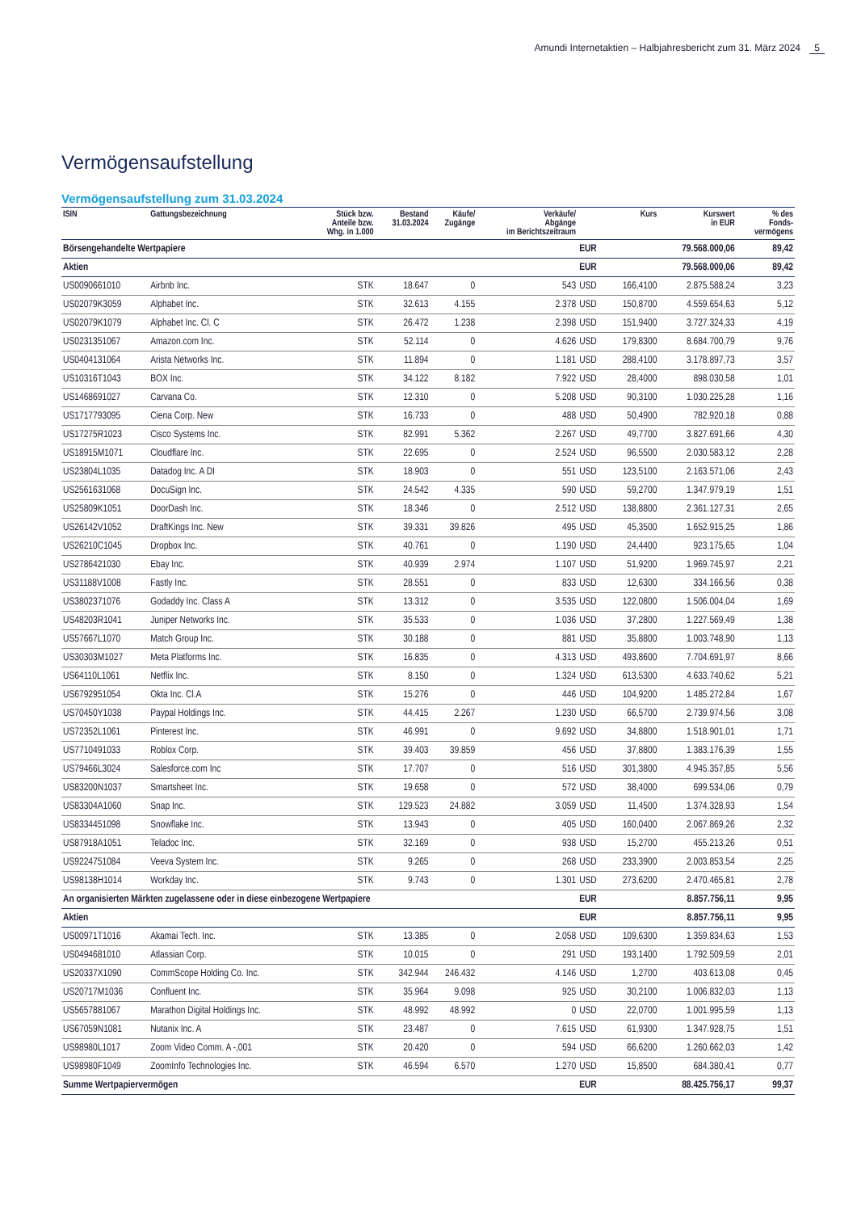Amundi Internetaktien – Halbjahresbericht zum 31. März 2024 5
Vermögensaufstellung
Vermögensaufstellung zum 31.03.2024
| ISIN | Gattungsbezeichnung | Stück bzw. Anteile bzw. Whg. in 1.000 | Bestand 31.03.2024 | Käufe/ Zugänge | Verkäufe/ Abgänge im Berichtszeitraum | | Kurs | Kurswert in EUR | % des Fonds- vermögens |
| --- | --- | --- | --- | --- | --- | --- | --- | --- | --- |
| Börsengehandelte Wertpapiere | | | | | | EUR | | 79.568.000,06 | 89,42 |
| Aktien | | | | | | EUR | | 79.568.000,06 | 89,42 |
| US0090661010 | Airbnb Inc. | STK | 18.647 | 0 | 543 | USD | 166,4100 | 2.875.588,24 | 3,23 |
| US02079K3059 | Alphabet Inc. | STK | 32.613 | 4.155 | 2.378 | USD | 150,8700 | 4.559.654,63 | 5,12 |
| US02079K1079 | Alphabet Inc. Cl. C | STK | 26.472 | 1.238 | 2.398 | USD | 151,9400 | 3.727.324,33 | 4,19 |
| US0231351067 | Amazon.com Inc. | STK | 52.114 | 0 | 4.626 | USD | 179,8300 | 8.684.700,79 | 9,76 |
| US0404131064 | Arista Networks Inc. | STK | 11.894 | 0 | 1.181 | USD | 288,4100 | 3.178.897,73 | 3,57 |
| US10316T1043 | BOX Inc. | STK | 34.122 | 8.182 | 7.922 | USD | 28,4000 | 898.030,58 | 1,01 |
| US1468691027 | Carvana Co. | STK | 12.310 | 0 | 5.208 | USD | 90,3100 | 1.030.225,28 | 1,16 |
| US1717793095 | Ciena Corp. New | STK | 16.733 | 0 | 488 | USD | 50,4900 | 782.920,18 | 0,88 |
| US17275R1023 | Cisco Systems Inc. | STK | 82.991 | 5.362 | 2.267 | USD | 49,7700 | 3.827.691,66 | 4,30 |
| US18915M1071 | Cloudflare Inc. | STK | 22.695 | 0 | 2.524 | USD | 96,5500 | 2.030.583,12 | 2,28 |
| US23804L1035 | Datadog Inc. A DI | STK | 18.903 | 0 | 551 | USD | 123,5100 | 2.163.571,06 | 2,43 |
| US2561631068 | DocuSign Inc. | STK | 24.542 | 4.335 | 590 | USD | 59,2700 | 1.347.979,19 | 1,51 |
| US25809K1051 | DoorDash Inc. | STK | 18.346 | 0 | 2.512 | USD | 138,8800 | 2.361.127,31 | 2,65 |
| US26142V1052 | DraftKings Inc. New | STK | 39.331 | 39.826 | 495 | USD | 45,3500 | 1.652.915,25 | 1,86 |
| US26210C1045 | Dropbox Inc. | STK | 40.761 | 0 | 1.190 | USD | 24,4400 | 923.175,65 | 1,04 |
| US2786421030 | Ebay Inc. | STK | 40.939 | 2.974 | 1.107 | USD | 51,9200 | 1.969.745,97 | 2,21 |
| US31188V1008 | Fastly Inc. | STK | 28.551 | 0 | 833 | USD | 12,6300 | 334.166,56 | 0,38 |
| US3802371076 | Godaddy Inc. Class A | STK | 13.312 | 0 | 3.535 | USD | 122,0800 | 1.506.004,04 | 1,69 |
| US48203R1041 | Juniper Networks Inc. | STK | 35.533 | 0 | 1.036 | USD | 37,2800 | 1.227.569,49 | 1,38 |
| US57667L1070 | Match Group Inc. | STK | 30.188 | 0 | 881 | USD | 35,8800 | 1.003.748,90 | 1,13 |
| US30303M1027 | Meta Platforms Inc. | STK | 16.835 | 0 | 4.313 | USD | 493,8600 | 7.704.691,97 | 8,66 |
| US64110L1061 | Netflix Inc. | STK | 8.150 | 0 | 1.324 | USD | 613,5300 | 4.633.740,62 | 5,21 |
| US6792951054 | Okta Inc. Cl.A | STK | 15.276 | 0 | 446 | USD | 104,9200 | 1.485.272,84 | 1,67 |
| US70450Y1038 | Paypal Holdings Inc. | STK | 44.415 | 2.267 | 1.230 | USD | 66,5700 | 2.739.974,56 | 3,08 |
| US72352L1061 | Pinterest Inc. | STK | 46.991 | 0 | 9.692 | USD | 34,8800 | 1.518.901,01 | 1,71 |
| US7710491033 | Roblox Corp. | STK | 39.403 | 39.859 | 456 | USD | 37,8800 | 1.383.176,39 | 1,55 |
| US79466L3024 | Salesforce.com Inc | STK | 17.707 | 0 | 516 | USD | 301,3800 | 4.945.357,85 | 5,56 |
| US83200N1037 | Smartsheet Inc. | STK | 19.658 | 0 | 572 | USD | 38,4000 | 699.534,06 | 0,79 |
| US83304A1060 | Snap Inc. | STK | 129.523 | 24.882 | 3.059 | USD | 11,4500 | 1.374.328,93 | 1,54 |
| US8334451098 | Snowflake Inc. | STK | 13.943 | 0 | 405 | USD | 160,0400 | 2.067.869,26 | 2,32 |
| US87918A1051 | Teladoc Inc. | STK | 32.169 | 0 | 938 | USD | 15,2700 | 455.213,26 | 0,51 |
| US9224751084 | Veeva System Inc. | STK | 9.265 | 0 | 268 | USD | 233,3900 | 2.003.853,54 | 2,25 |
| US98138H1014 | Workday Inc. | STK | 9.743 | 0 | 1.301 | USD | 273,6200 | 2.470.465,81 | 2,78 |
| An organisierten Märkten zugelassene oder in diese einbezogene Wertpapiere | | | | | | EUR | | 8.857.756,11 | 9,95 |
| Aktien | | | | | | EUR | | 8.857.756,11 | 9,95 |
| US00971T1016 | Akamai Tech. Inc. | STK | 13.385 | 0 | 2.058 | USD | 109,6300 | 1.359.834,63 | 1,53 |
| US0494681010 | Atlassian Corp. | STK | 10.015 | 0 | 291 | USD | 193,1400 | 1.792.509,59 | 2,01 |
| US20337X1090 | CommScope Holding Co. Inc. | STK | 342.944 | 246.432 | 4.146 | USD | 1,2700 | 403.613,08 | 0,45 |
| US20717M1036 | Confluent Inc. | STK | 35.964 | 9.098 | 925 | USD | 30,2100 | 1.006.832,03 | 1,13 |
| US5657881067 | Marathon Digital Holdings Inc. | STK | 48.992 | 48.992 | 0 | USD | 22,0700 | 1.001.995,59 | 1,13 |
| US67059N1081 | Nutanix Inc. A | STK | 23.487 | 0 | 7.615 | USD | 61,9300 | 1.347.928,75 | 1,51 |
| US98980L1017 | Zoom Video Comm. A -,001 | STK | 20.420 | 0 | 594 | USD | 66,6200 | 1.260.662,03 | 1,42 |
| US98980F1049 | ZoomInfo Technologies Inc. | STK | 46.594 | 6.570 | 1.270 | USD | 15,8500 | 684.380,41 | 0,77 |
| Summe Wertpapiervermögen | | | | | | EUR | | 88.425.756,17 | 99,37 |